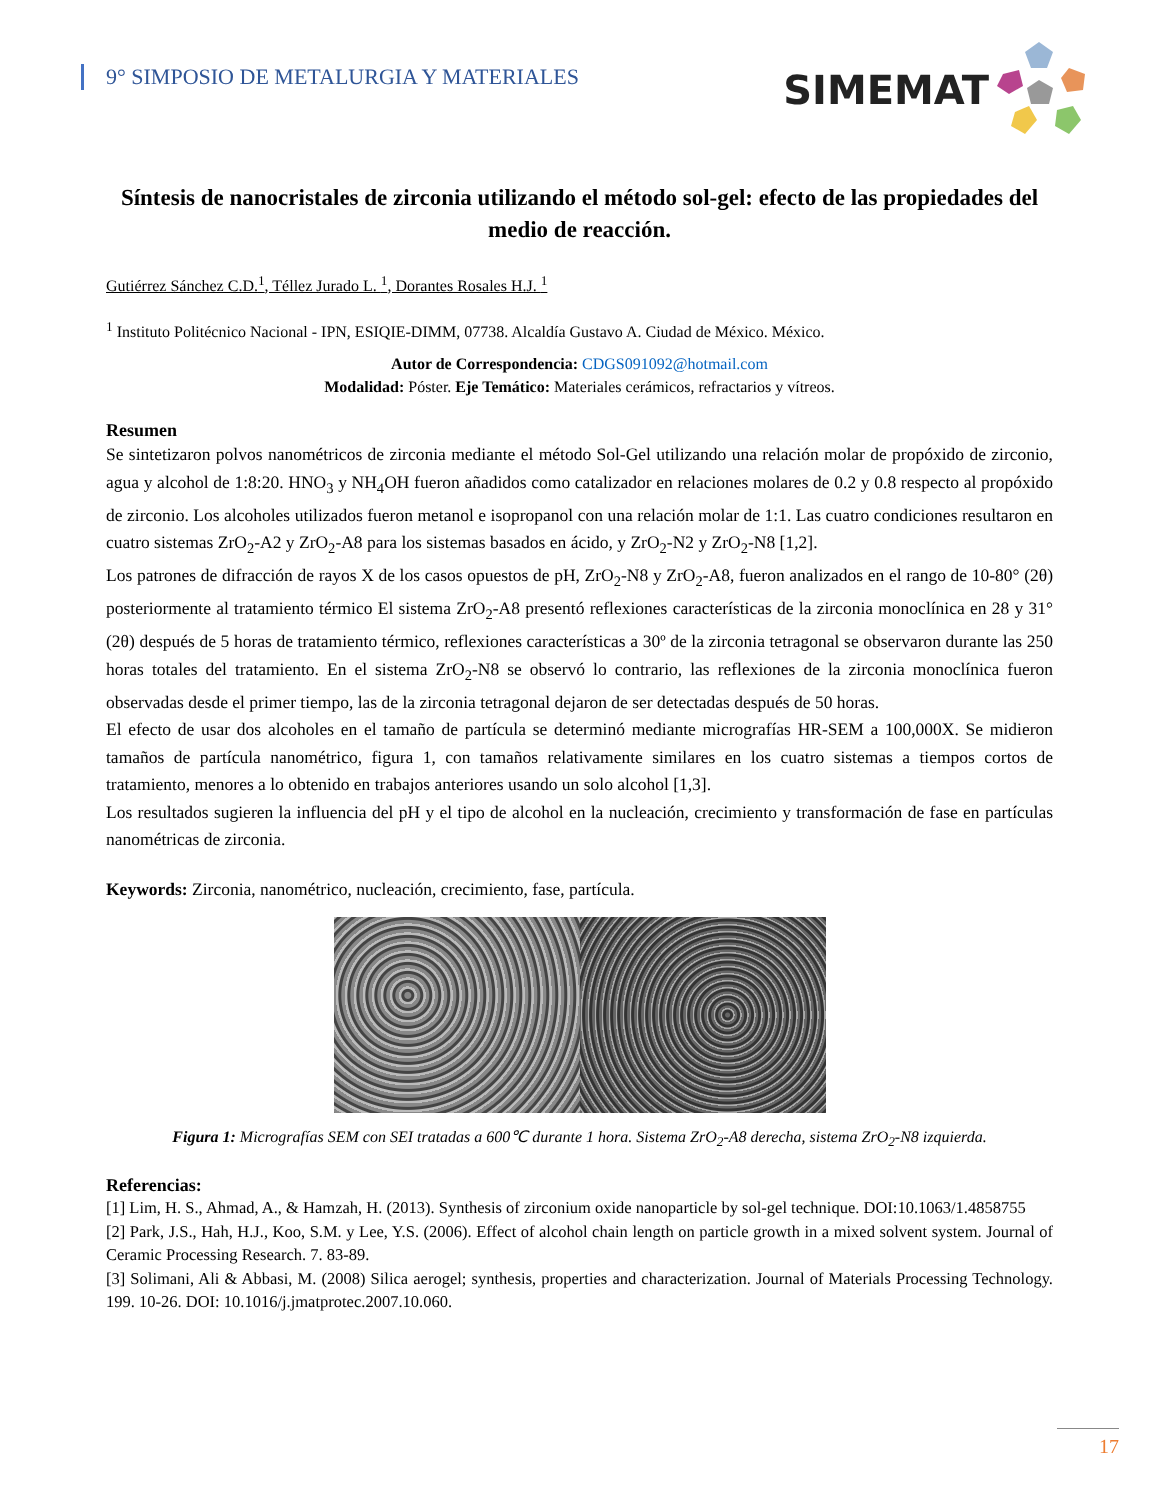9° SIMPOSIO DE METALURGIA Y MATERIALES
SIMEMAT
Síntesis de nanocristales de zirconia utilizando el método sol-gel: efecto de las propiedades del medio de reacción.
Gutiérrez Sánchez C.D.<sup>1</sup>, Téllez Jurado L. <sup>1</sup>, Dorantes Rosales H.J. <sup>1</sup>
<sup>1</sup> Instituto Politécnico Nacional - IPN, ESIQIE-DIMM, 07738. Alcaldía Gustavo A. Ciudad de México. México.
Autor de Correspondencia: CDGS091092@hotmail.com
Modalidad: Póster. Eje Temático: Materiales cerámicos, refractarios y vítreos.
Resumen
Se sintetizaron polvos nanométricos de zirconia mediante el método Sol-Gel utilizando una relación molar de propóxido de zirconio, agua y alcohol de 1:8:20. HNO<sub>3</sub> y NH<sub>4</sub>OH fueron añadidos como catalizador en relaciones molares de 0.2 y 0.8 respecto al propóxido de zirconio. Los alcoholes utilizados fueron metanol e isopropanol con una relación molar de 1:1. Las cuatro condiciones resultaron en cuatro sistemas ZrO<sub>2</sub>-A2 y ZrO<sub>2</sub>-A8 para los sistemas basados en ácido, y ZrO<sub>2</sub>-N2 y ZrO<sub>2</sub>-N8 [1,2].
Los patrones de difracción de rayos X de los casos opuestos de pH, ZrO<sub>2</sub>-N8 y ZrO<sub>2</sub>-A8, fueron analizados en el rango de 10-80° (2θ) posteriormente al tratamiento térmico El sistema ZrO<sub>2</sub>-A8 presentó reflexiones características de la zirconia monoclínica en 28 y 31° (2θ) después de 5 horas de tratamiento térmico, reflexiones características a 30º de la zirconia tetragonal se observaron durante las 250 horas totales del tratamiento. En el sistema ZrO<sub>2</sub>-N8 se observó lo contrario, las reflexiones de la zirconia monoclínica fueron observadas desde el primer tiempo, las de la zirconia tetragonal dejaron de ser detectadas después de 50 horas.
El efecto de usar dos alcoholes en el tamaño de partícula se determinó mediante micrografías HR-SEM a 100,000X. Se midieron tamaños de partícula nanométrico, figura 1, con tamaños relativamente similares en los cuatro sistemas a tiempos cortos de tratamiento, menores a lo obtenido en trabajos anteriores usando un solo alcohol [1,3].
Los resultados sugieren la influencia del pH y el tipo de alcohol en la nucleación, crecimiento y transformación de fase en partículas nanométricas de zirconia.
Keywords: Zirconia, nanométrico, nucleación, crecimiento, fase, partícula.
Figura 1: Micrografías SEM con SEI tratadas a 600℃ durante 1 hora. Sistema ZrO<sub>2</sub>-A8 derecha, sistema ZrO<sub>2</sub>-N8 izquierda.
Referencias:
[1] Lim, H. S., Ahmad, A., & Hamzah, H. (2013). Synthesis of zirconium oxide nanoparticle by sol-gel technique. DOI:10.1063/1.4858755
[2] Park, J.S., Hah, H.J., Koo, S.M. y Lee, Y.S. (2006). Effect of alcohol chain length on particle growth in a mixed solvent system. Journal of Ceramic Processing Research. 7. 83-89.
[3] Solimani, Ali & Abbasi, M. (2008) Silica aerogel; synthesis, properties and characterization. Journal of Materials Processing Technology. 199. 10-26. DOI: 10.1016/j.jmatprotec.2007.10.060.
17